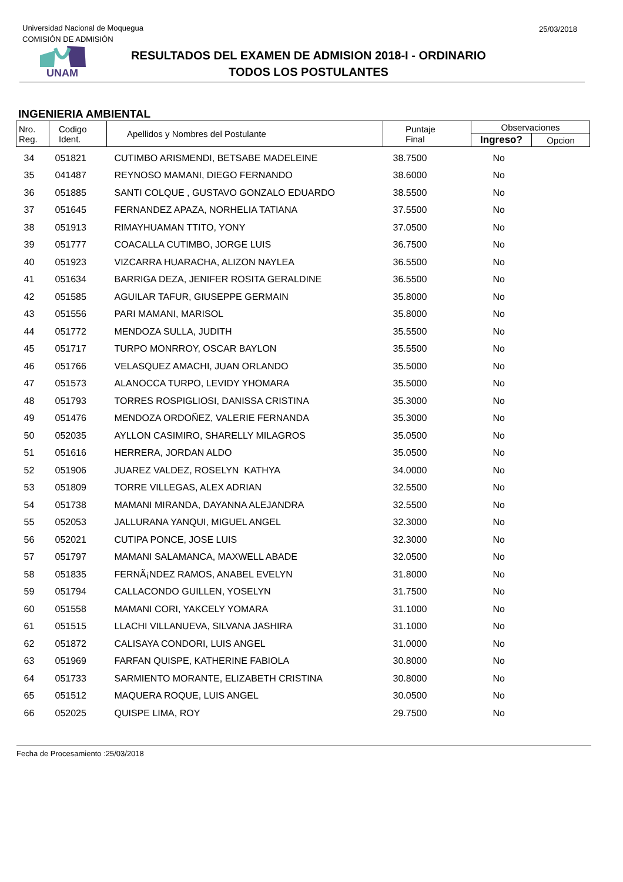Universidad Nacional de Moquegua
COMISIÓN DE ADMISIÓN
25/03/2018
UNAM
RESULTADOS DEL EXAMEN DE ADMISION 2018-I - ORDINARIO
TODOS LOS POSTULANTES
INGENIERIA AMBIENTAL
| Nro. Reg. | Codigo Ident. | Apellidos y Nombres del Postulante | Puntaje Final | Observaciones | |
| --- | --- | --- | --- | --- | --- |
| | | | | Ingreso? | Opcion |
| 34 | 051821 | CUTIMBO ARISMENDI, BETSABE MADELEINE | 38.7500 | No | |
| 35 | 041487 | REYNOSO MAMANI, DIEGO FERNANDO | 38.6000 | No | |
| 36 | 051885 | SANTI COLQUE , GUSTAVO GONZALO EDUARDO | 38.5500 | No | |
| 37 | 051645 | FERNANDEZ APAZA, NORHELIA TATIANA | 37.5500 | No | |
| 38 | 051913 | RIMAYHUAMAN TTITO, YONY | 37.0500 | No | |
| 39 | 051777 | COACALLA CUTIMBO, JORGE LUIS | 36.7500 | No | |
| 40 | 051923 | VIZCARRA HUARACHA, ALIZON NAYLEA | 36.5500 | No | |
| 41 | 051634 | BARRIGA DEZA, JENIFER ROSITA GERALDINE | 36.5500 | No | |
| 42 | 051585 | AGUILAR TAFUR, GIUSEPPE GERMAIN | 35.8000 | No | |
| 43 | 051556 | PARI MAMANI, MARISOL | 35.8000 | No | |
| 44 | 051772 | MENDOZA SULLA, JUDITH | 35.5500 | No | |
| 45 | 051717 | TURPO MONRROY, OSCAR BAYLON | 35.5500 | No | |
| 46 | 051766 | VELASQUEZ AMACHI, JUAN ORLANDO | 35.5000 | No | |
| 47 | 051573 | ALANOCCA TURPO, LEVIDY YHOMARA | 35.5000 | No | |
| 48 | 051793 | TORRES ROSPIGLIOSI, DANISSA CRISTINA | 35.3000 | No | |
| 49 | 051476 | MENDOZA ORDOÑEZ, VALERIE FERNANDA | 35.3000 | No | |
| 50 | 052035 | AYLLON CASIMIRO, SHARELLY MILAGROS | 35.0500 | No | |
| 51 | 051616 | HERRERA, JORDAN ALDO | 35.0500 | No | |
| 52 | 051906 | JUAREZ VALDEZ, ROSELYN KATHYA | 34.0000 | No | |
| 53 | 051809 | TORRE VILLEGAS, ALEX ADRIAN | 32.5500 | No | |
| 54 | 051738 | MAMANI MIRANDA, DAYANNA ALEJANDRA | 32.5500 | No | |
| 55 | 052053 | JALLURANA YANQUI, MIGUEL ANGEL | 32.3000 | No | |
| 56 | 052021 | CUTIPA PONCE, JOSE LUIS | 32.3000 | No | |
| 57 | 051797 | MAMANI SALAMANCA, MAXWELL ABADE | 32.0500 | No | |
| 58 | 051835 | FERNÃ¡NDEZ RAMOS, ANABEL EVELYN | 31.8000 | No | |
| 59 | 051794 | CALLACONDO GUILLEN, YOSELYN | 31.7500 | No | |
| 60 | 051558 | MAMANI CORI, YAKCELY YOMARA | 31.1000 | No | |
| 61 | 051515 | LLACHI VILLANUEVA, SILVANA JASHIRA | 31.1000 | No | |
| 62 | 051872 | CALISAYA CONDORI, LUIS ANGEL | 31.0000 | No | |
| 63 | 051969 | FARFAN QUISPE, KATHERINE FABIOLA | 30.8000 | No | |
| 64 | 051733 | SARMIENTO MORANTE, ELIZABETH CRISTINA | 30.8000 | No | |
| 65 | 051512 | MAQUERA ROQUE, LUIS ANGEL | 30.0500 | No | |
| 66 | 052025 | QUISPE LIMA, ROY | 29.7500 | No | |
Fecha de Procesamiento :25/03/2018